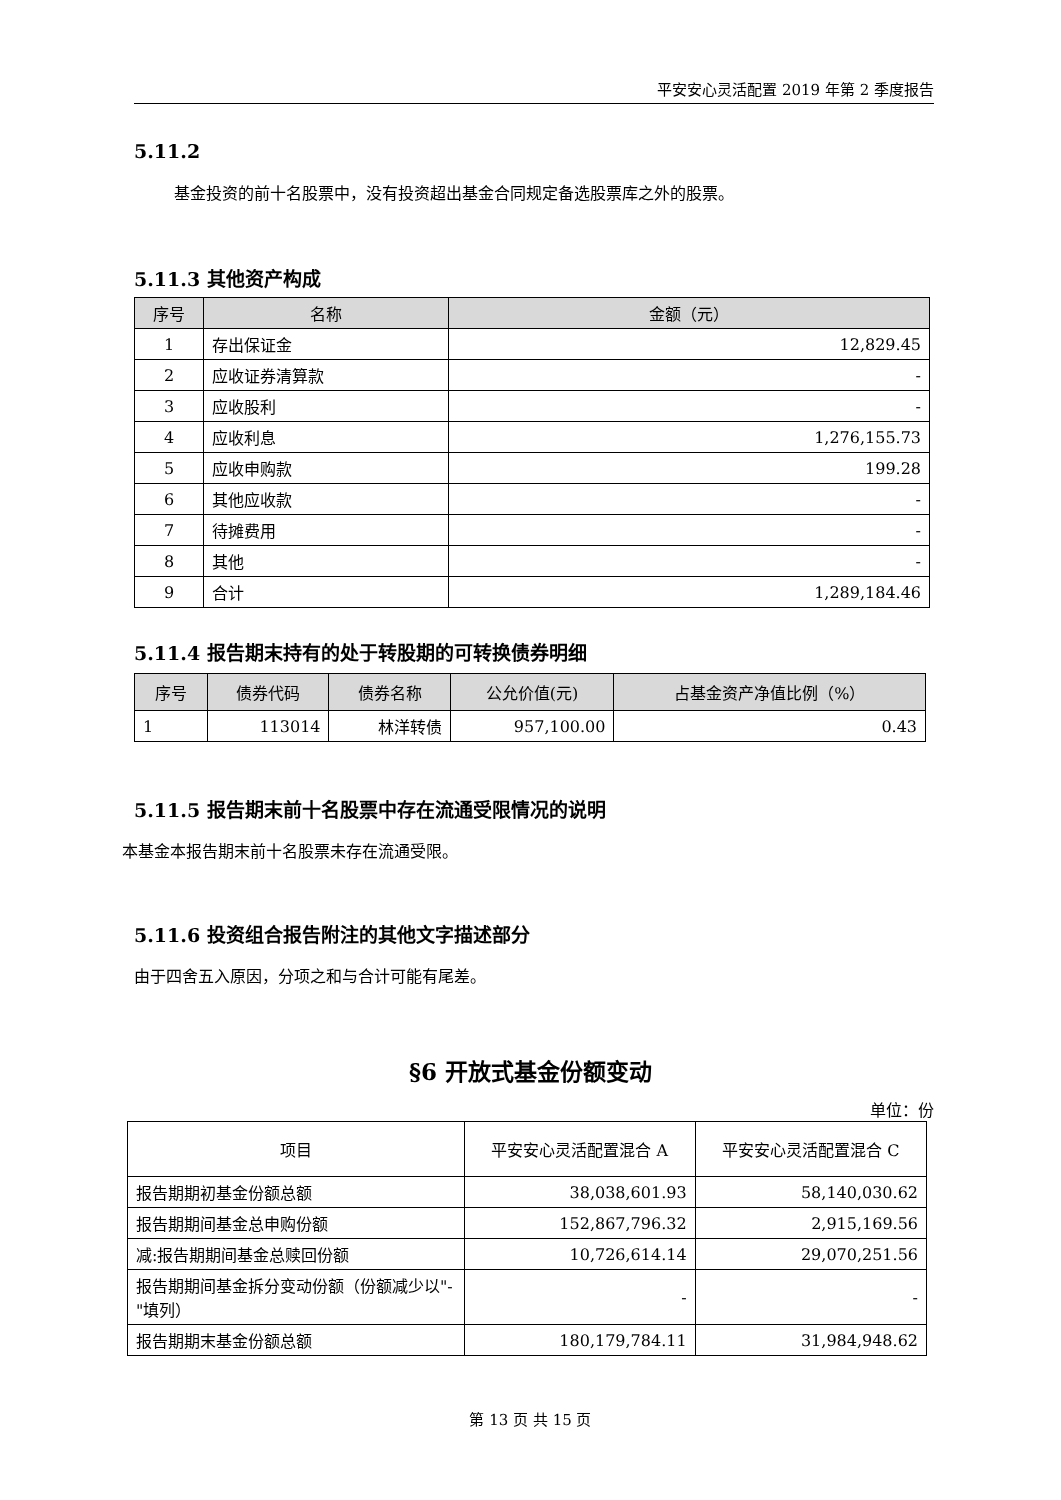平安安心灵活配置 2019 年第 2 季度报告
5.11.2
基金投资的前十名股票中，没有投资超出基金合同规定备选股票库之外的股票。
5.11.3 其他资产构成
| 序号 | 名称 | 金额（元） |
| --- | --- | --- |
| 1 | 存出保证金 | 12,829.45 |
| 2 | 应收证券清算款 | - |
| 3 | 应收股利 | - |
| 4 | 应收利息 | 1,276,155.73 |
| 5 | 应收申购款 | 199.28 |
| 6 | 其他应收款 | - |
| 7 | 待摊费用 | - |
| 8 | 其他 | - |
| 9 | 合计 | 1,289,184.46 |
5.11.4 报告期末持有的处于转股期的可转换债券明细
| 序号 | 债券代码 | 债券名称 | 公允价值(元) | 占基金资产净值比例（%） |
| --- | --- | --- | --- | --- |
| 1 | 113014 | 林洋转债 | 957,100.00 | 0.43 |
5.11.5 报告期末前十名股票中存在流通受限情况的说明
本基金本报告期末前十名股票未存在流通受限。
5.11.6 投资组合报告附注的其他文字描述部分
由于四舍五入原因，分项之和与合计可能有尾差。
§6 开放式基金份额变动
单位：份
| 项目 | 平安安心灵活配置混合 A | 平安安心灵活配置混合 C |
| 报告期期初基金份额总额 | 38,038,601.93 | 58,140,030.62 |
| 报告期期间基金总申购份额 | 152,867,796.32 | 2,915,169.56 |
| 减:报告期期间基金总赎回份额 | 10,726,614.14 | 29,070,251.56 |
| 报告期期间基金拆分变动份额（份额减少以"-"填列） | - | - |
| 报告期期末基金份额总额 | 180,179,784.11 | 31,984,948.62 |
第 13 页 共 15 页